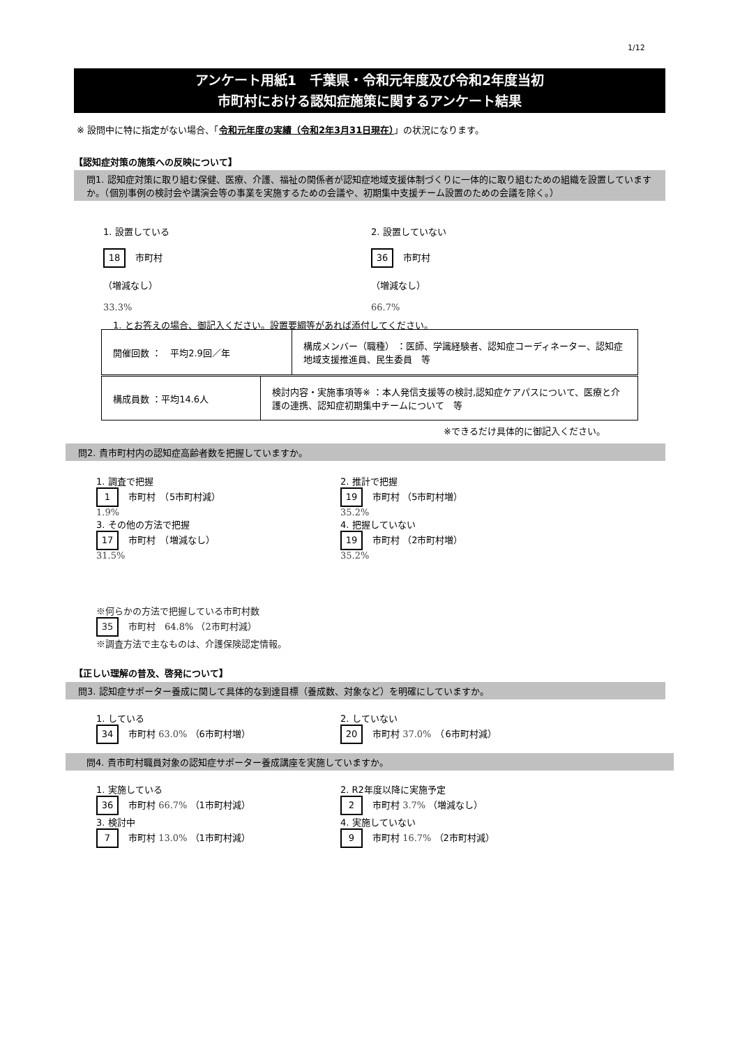1/12
アンケート用紙1　千葉県・令和元年度及び令和2年度当初
市町村における認知症施策に関するアンケート結果
※ 設問中に特に指定がない場合、「令和元年度の実績（令和2年3月31日現在）」の状況になります。
【認知症対策の施策への反映について】
問1. 認知症対策に取り組む保健、医療、介護、福祉の関係者が認知症地域支援体制づくりに一体的に取り組むための組織を設置していますか。（個別事例の検討会や講演会等の事業を実施するための会議や、初期集中支援チーム設置のための会議を除く。）
1. 設置している
18 市町村
（増減なし）
33.3%
2. 設置していない
36 市町村
（増減なし）
66.7%
1. とお答えの場合、御記入ください。設置要綱等があれば添付してください。
| 開催回数 ： 平均2.9回／年 | 構成メンバー（職種） ：医師、学識経験者、認知症コーディネーター、認知症地域支援推進員、民生委員 等 |
| 構成員数 ：平均14.6人 | 検討内容・実施事項等※ ：本人発信支援等の検討,認知症ケアパスについて、医療と介護の連携、認知症初期集中チームについて 等 |
※できるだけ具体的に御記入ください。
問2. 貴市町村内の認知症高齢者数を把握していますか。
1. 調査で把握
1 市町村　（5市町村減）
1.9%
3. その他の方法で把握
17 市町村　（増減なし）
31.5%
2. 推計で把握
19 市町村 （5市町村増）
35.2%
4. 把握していない
19 市町村 （2市町村増）
35.2%
※何らかの方法で把握している市町村数
35 市町村　64.8% （2市町村減）
※調査方法で主なものは、介護保険認定情報。
【正しい理解の普及、啓発について】
問3. 認知症サポーター養成に関して具体的な到達目標（養成数、対象など）を明確にしていますか。
1. している
34 市町村 63.0% （6市町村増）
2. していない
20 市町村 37.0%　（6市町村減）
問4. 貴市町村職員対象の認知症サポーター養成講座を実施していますか。
1. 実施している
36 市町村 66.7% （1市町村減）
3. 検討中
7 市町村 13.0% （1市町村減）
2. R2年度以降に実施予定
2 市町村 3.7% （増減なし）
4. 実施していない
9 市町村 16.7% （2市町村減）